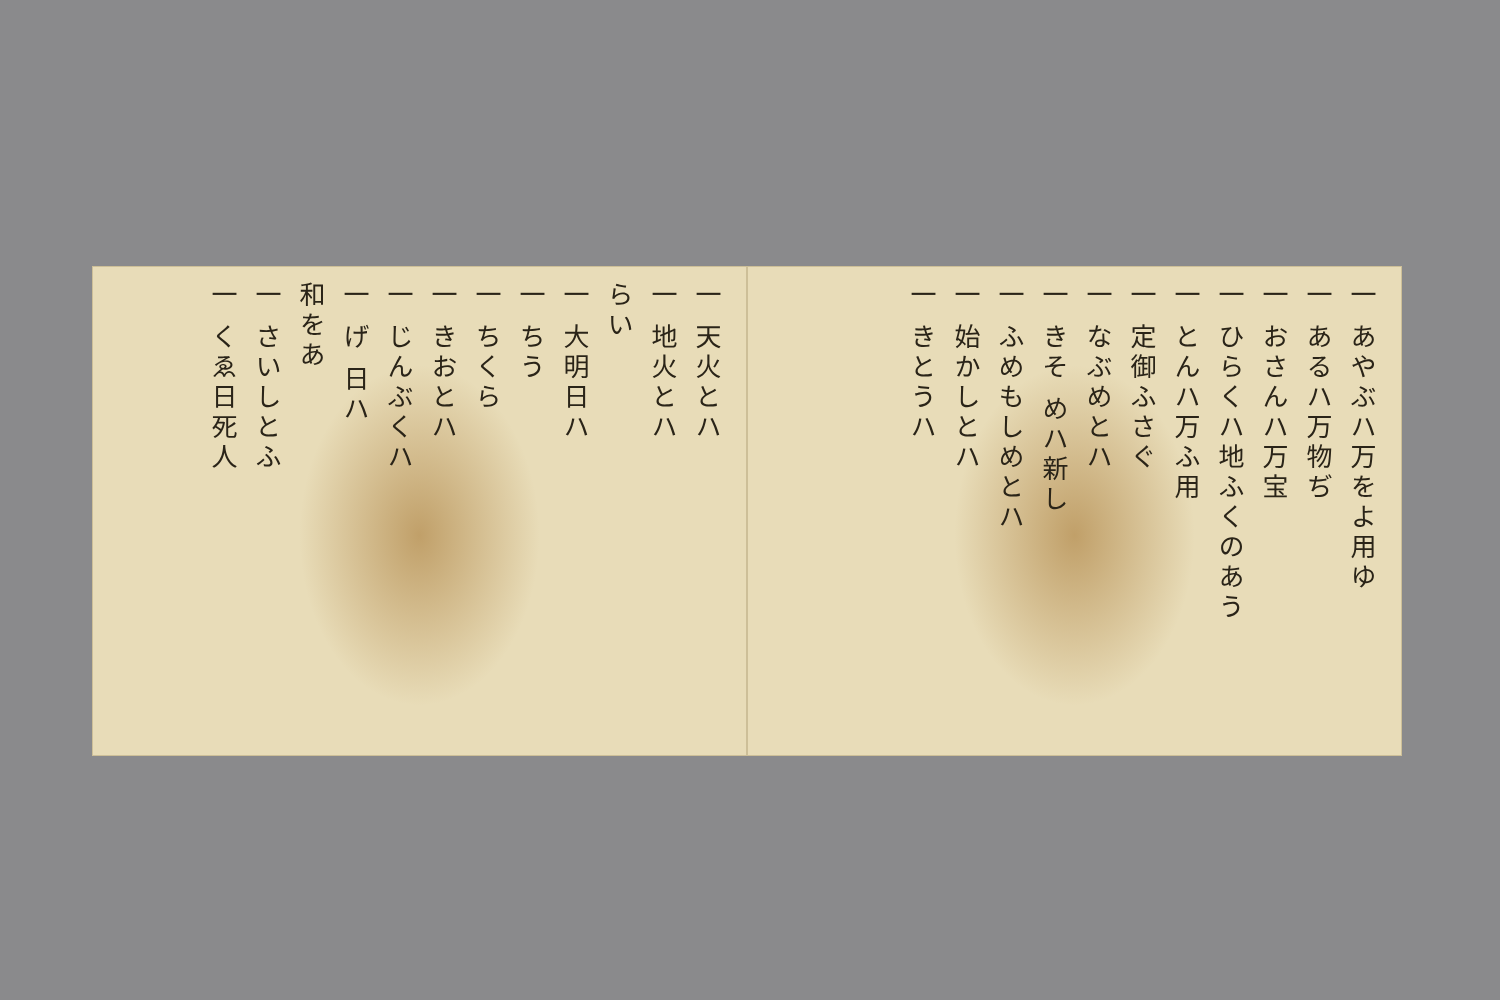一 あやぶハ万をよ用ゆ
一 あるハ万物ぢ
一 おさんハ万宝
一 ひらくハ地ふくのあう
一 とんハ万ふ用
一 定御ふさぐ
一 なぶめとハ
一 きそ めハ新し
一 ふめもしめとハ
一 始かしとハ
一 きとうハ
一 天火とハ
一 地火とハ
らい
一 大明日ハ
一 ちう
一 ちくら
一 きおとハ
一 じんぶくハ
一 げ 日ハ
和をあ
一 さいしとふ
一 くゑ日死人